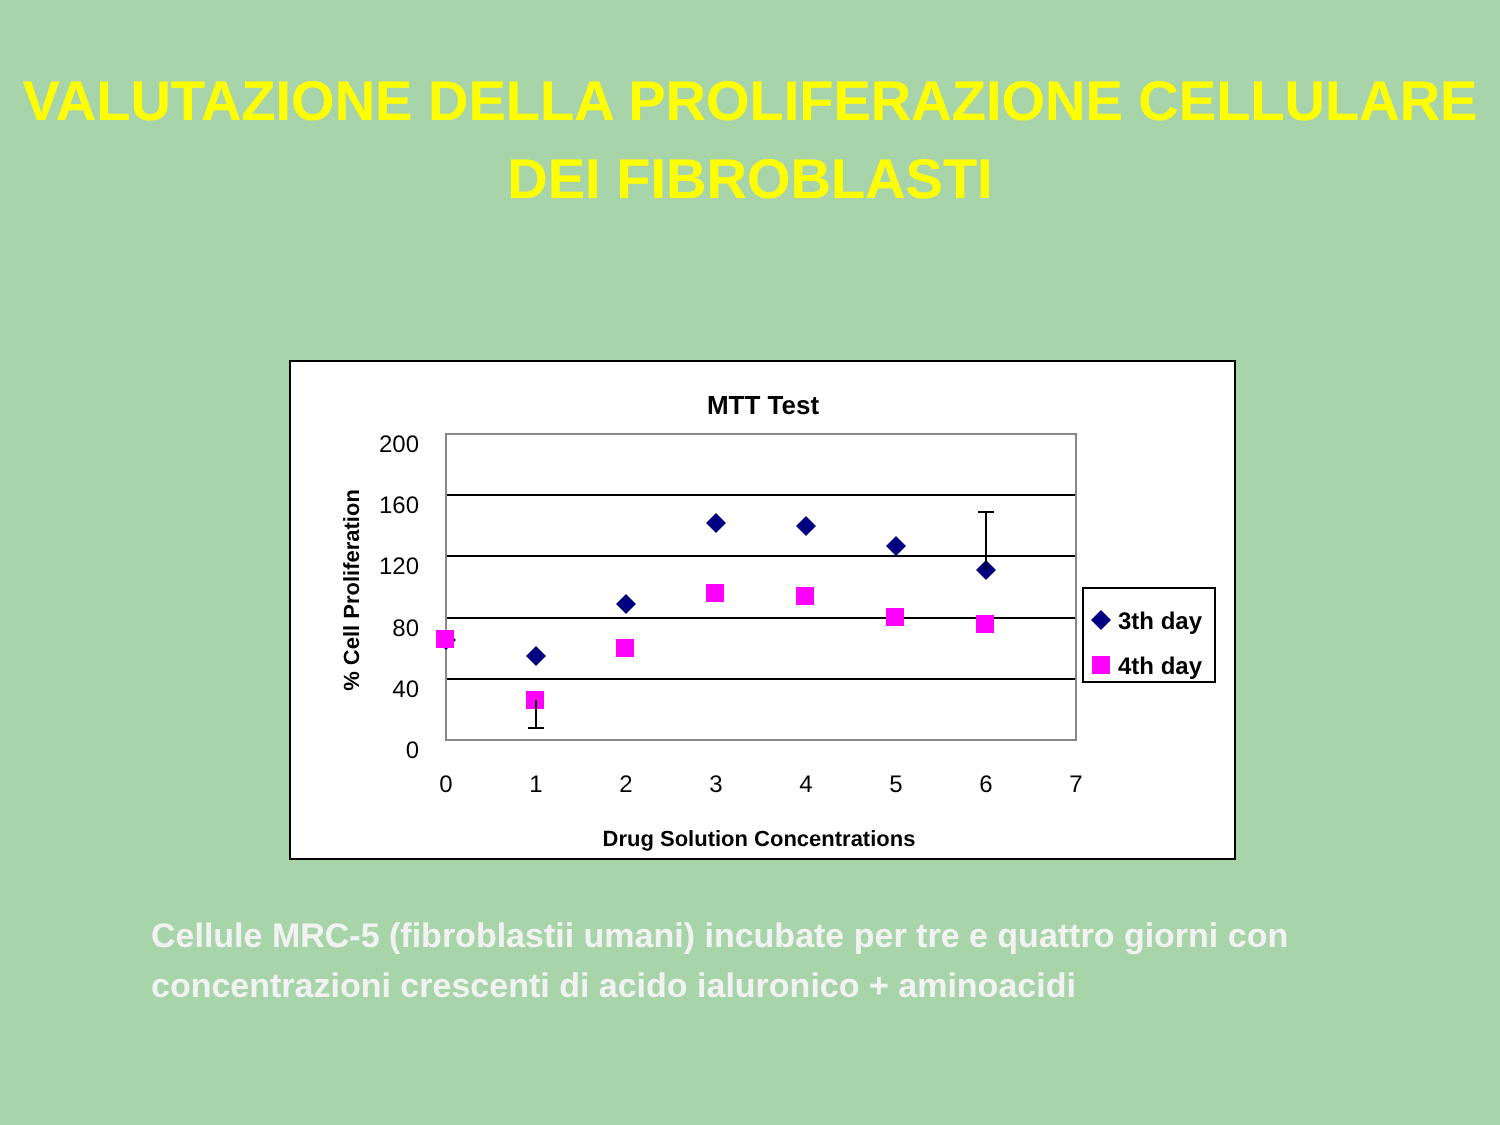VALUTAZIONE DELLA PROLIFERAZIONE CELLULARE
DEI FIBROBLASTI
MTT Test
200
160
120
80
40
0
0
1
2
3
4
5
6
7
Drug Solution Concentrations
% Cell Proliferation
3th day
4th day
Cellule MRC-5 (fibroblastii umani) incubate per tre e quattro giorni con concentrazioni crescenti di acido ialuronico + aminoacidi